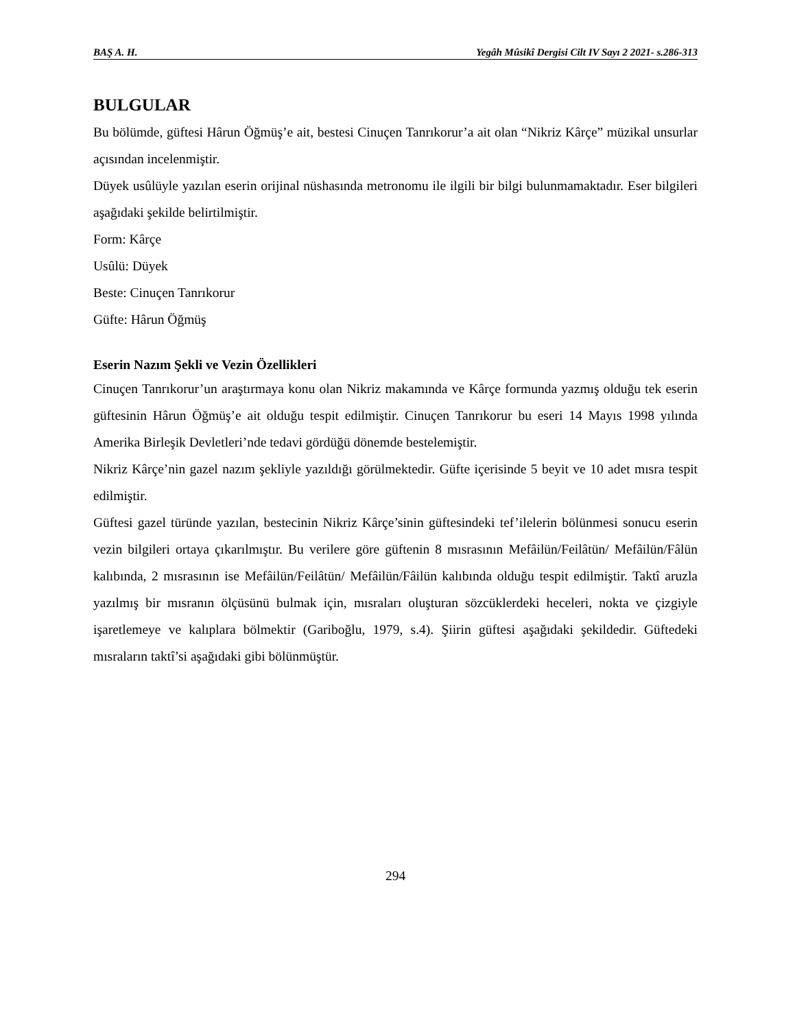BAŞ A. H. Yegâh Mûsikî Dergisi Cilt IV Sayı 2 2021- s.286-313
BULGULAR
Bu bölümde, güftesi Hârun Öğmüş’e ait, bestesi Cinuçen Tanrıkorur’a ait olan “Nikriz Kârçe” müzikal unsurlar açısından incelenmiştir.
Düyek usûlüyle yazılan eserin orijinal nüshasında metronomu ile ilgili bir bilgi bulunmamaktadır. Eser bilgileri aşağıdaki şekilde belirtilmiştir.
Form: Kârçe
Usûlü: Düyek
Beste: Cinuçen Tanrıkorur
Güfte: Hârun Öğmüş
Eserin Nazım Şekli ve Vezin Özellikleri
Cinuçen Tanrıkorur’un araştırmaya konu olan Nikriz makamında ve Kârçe formunda yazmış olduğu tek eserin güftesinin Hârun Öğmüş’e ait olduğu tespit edilmiştir. Cinuçen Tanrıkorur bu eseri 14 Mayıs 1998 yılında Amerika Birleşik Devletleri’nde tedavi gördüğü dönemde bestelemiştir.
Nikriz Kârçe’nin gazel nazım şekliyle yazıldığı görülmektedir. Güfte içerisinde 5 beyit ve 10 adet mısra tespit edilmiştir.
Güftesi gazel türünde yazılan, bestecinin Nikriz Kârçe’sinin güftesindeki tef’ilelerin bölünmesi sonucu eserin vezin bilgileri ortaya çıkarılmıştır. Bu verilere göre güftenin 8 mısrasının Mefâilün/Feilâtün/ Mefâilün/Fâlün kalıbında, 2 mısrasının ise Mefâilün/Feilâtün/ Mefâilün/Fâilün kalıbında olduğu tespit edilmiştir. Taktî aruzla yazılmış bir mısranın ölçüsünü bulmak için, mısraları oluşturan sözcüklerdeki heceleri, nokta ve çizgiyle işaretlemeye ve kalıplara bölmektir (Gariboğlu, 1979, s.4). Şiirin güftesi aşağıdaki şekildedir. Güftedeki mısraların taktî’si aşağıdaki gibi bölünmüştür.
294